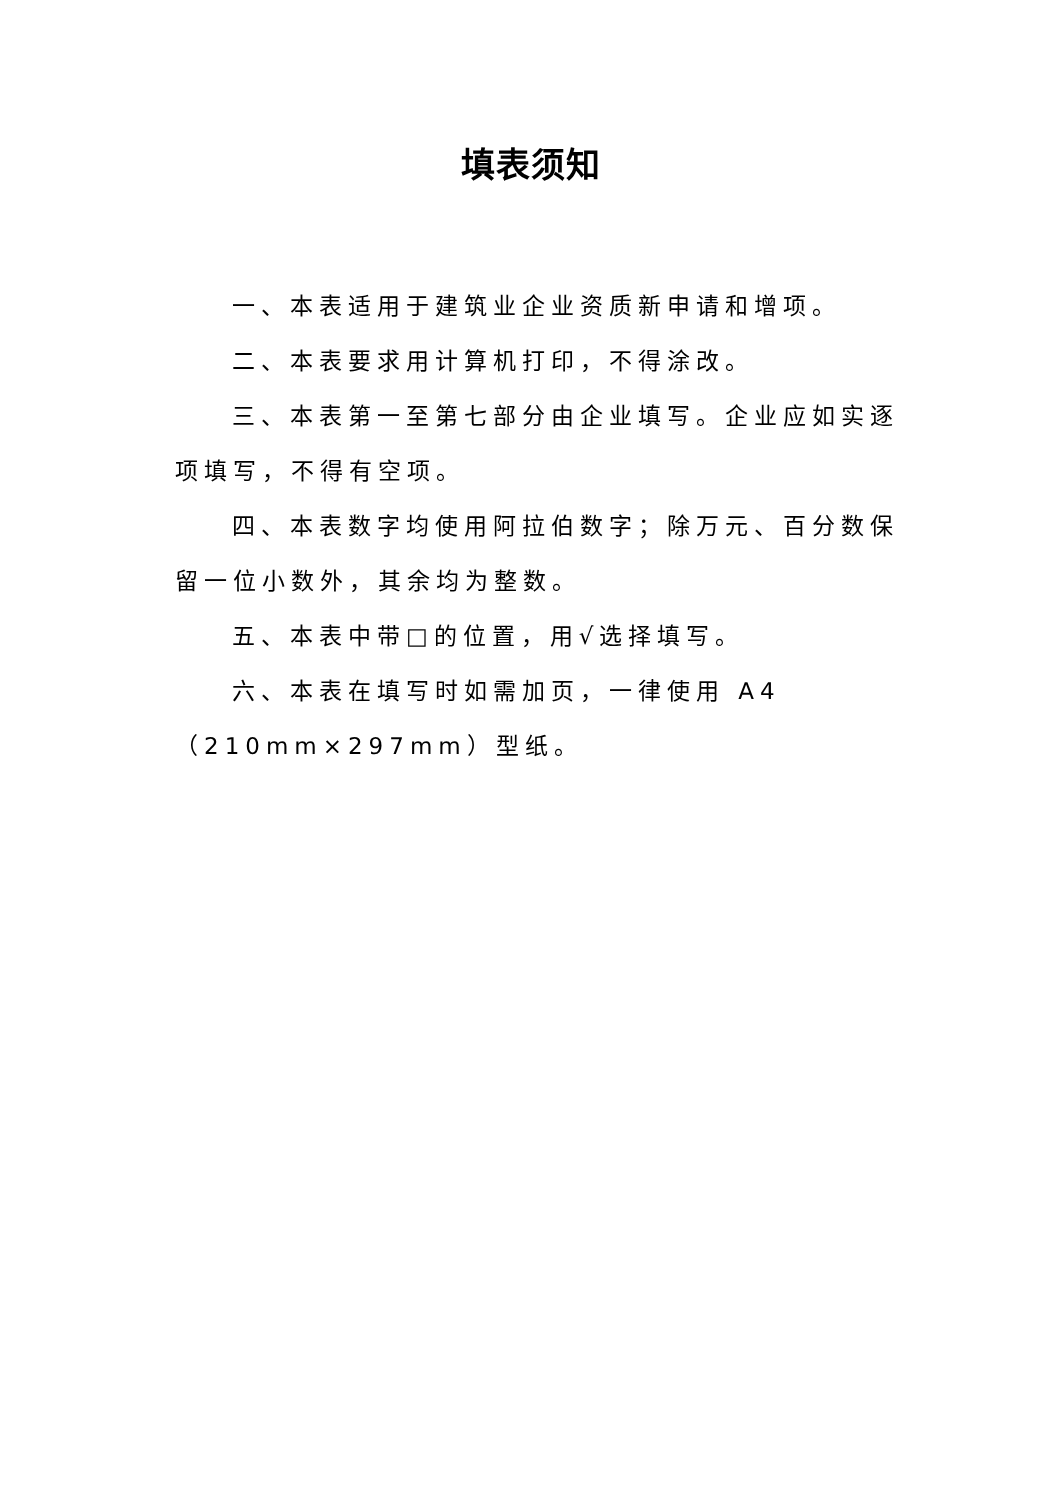填表须知
一、本表适用于建筑业企业资质新申请和增项。
二、本表要求用计算机打印，不得涂改。
三、本表第一至第七部分由企业填写。企业应如实逐项填写，不得有空项。
四、本表数字均使用阿拉伯数字；除万元、百分数保留一位小数外，其余均为整数。
五、本表中带□的位置，用√选择填写。
六、本表在填写时如需加页，一律使用 A4（210mm×297mm）型纸。